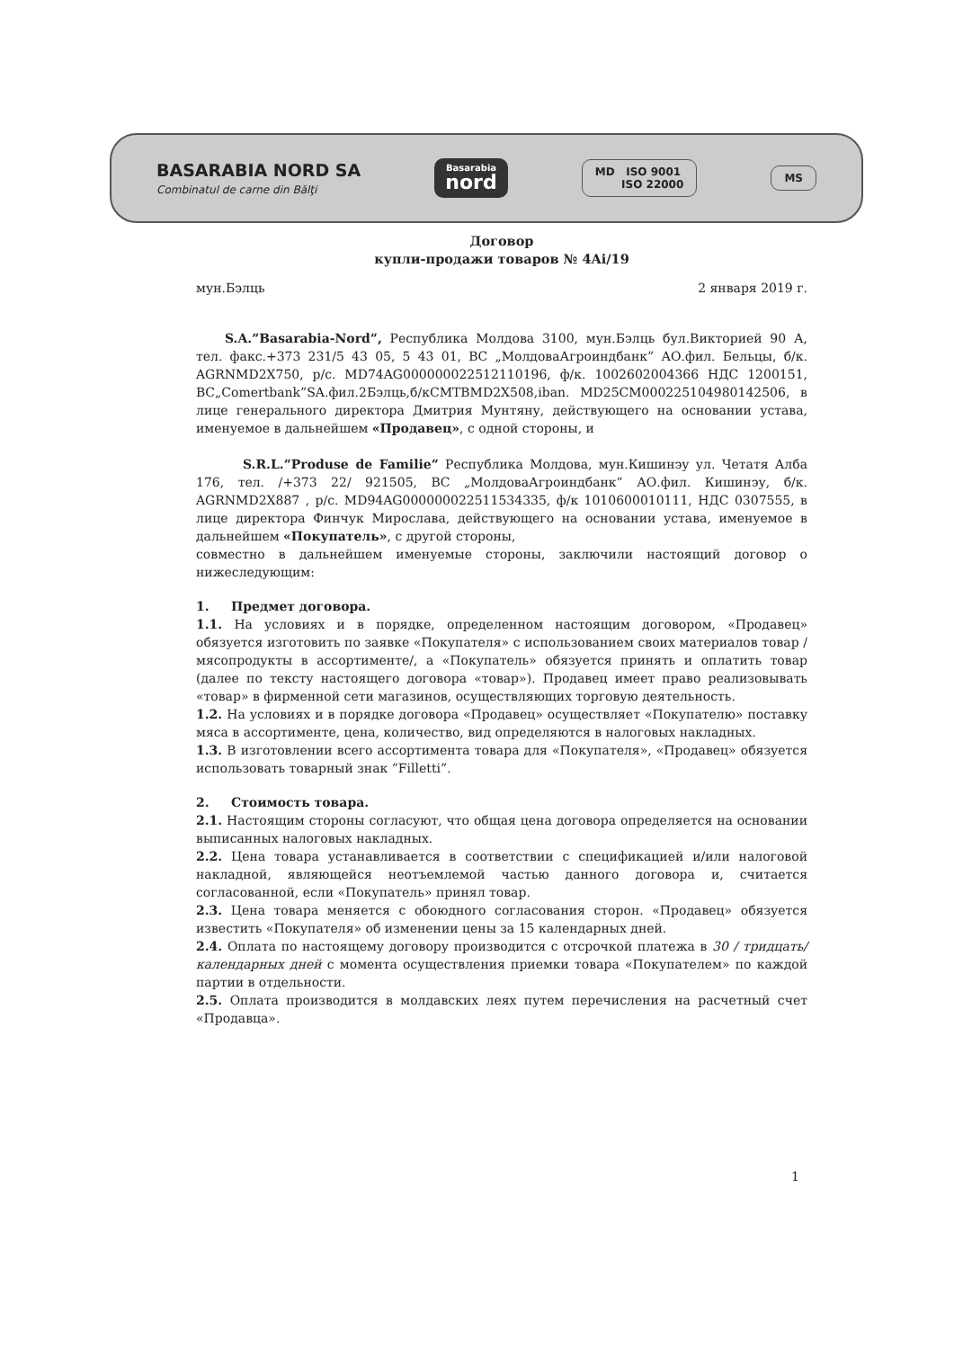BASARABIA NORD SA
Combinatul de carne din Bălţi
Basarabia
nord
MD ISO 9001
ISO 22000
MS
Договор
купли-продажи товаров № 4Ai/19
мун.Бэлць 2 января 2019 г.
S.A.”Basarabia-Nord”, Республика Молдова 3100, мун.Бэлць бул.Викторией 90 А, тел. факс.+373 231/5 43 05, 5 43 01, ВС „МолдоваАгроиндбанк” АО.фил. Бельцы, б/к. AGRNMD2X750, р/с. MD74AG000000022512110196, ф/к. 1002602004366 НДС 1200151, ВС„Comertbank”SA.фил.2Бэлць,б/кCMTBMD2X508,iban. MD25CM000225104980142506, в лице генерального директора Дмитрия Мунтяну, действующего на основании устава, именуемое в дальнейшем «Продавец», с одной стороны, и
S.R.L.”Produse de Familie” Республика Молдова, мун.Кишинэу ул. Четатя Алба 176, тел. /+373 22/ 921505, ВС „МолдоваАгроиндбанк” АО.фил. Кишинэу, б/к. AGRNMD2X887 , р/с. MD94AG000000022511534335, ф/к 1010600010111, НДС 0307555, в лице директора Финчук Мирослава, действующего на основании устава, именуемое в дальнейшем «Покупатель», с другой стороны,
совместно в дальнейшем именуемые стороны, заключили настоящий договор о нижеследующим:
1. Предмет договора.
1.1. На условиях и в порядке, определенном настоящим договором, «Продавец» обязуется изготовить по заявке «Покупателя» с использованием своих материалов товар / мясопродукты в ассортименте/, а «Покупатель» обязуется принять и оплатить товар (далее по тексту настоящего договора «товар»). Продавец имеет право реализовывать «товар» в фирменной сети магазинов, осуществляющих торговую деятельность.
1.2. На условиях и в порядке договора «Продавец» осуществляет «Покупателю» поставку мяса в ассортименте, цена, количество, вид определяются в налоговых накладных.
1.3. В изготовлении всего ассортимента товара для «Покупателя», «Продавец» обязуется использовать товарный знак ”Filletti”.
2. Стоимость товара.
2.1. Настоящим стороны согласуют, что общая цена договора определяется на основании выписанных налоговых накладных.
2.2. Цена товара устанавливается в соответствии с спецификацией и/или налоговой накладной, являющейся неотъемлемой частью данного договора и, считается согласованной, если «Покупатель» принял товар.
2.3. Цена товара меняется с обоюдного согласования сторон. «Продавец» обязуется известить «Покупателя» об изменении цены за 15 календарных дней.
2.4. Оплата по настоящему договору производится с отсрочкой платежа в 30 / тридцать/ календарных дней с момента осуществления приемки товара «Покупателем» по каждой партии в отдельности.
2.5. Оплата производится в молдавских леях путем перечисления на расчетный счет «Продавца».
1